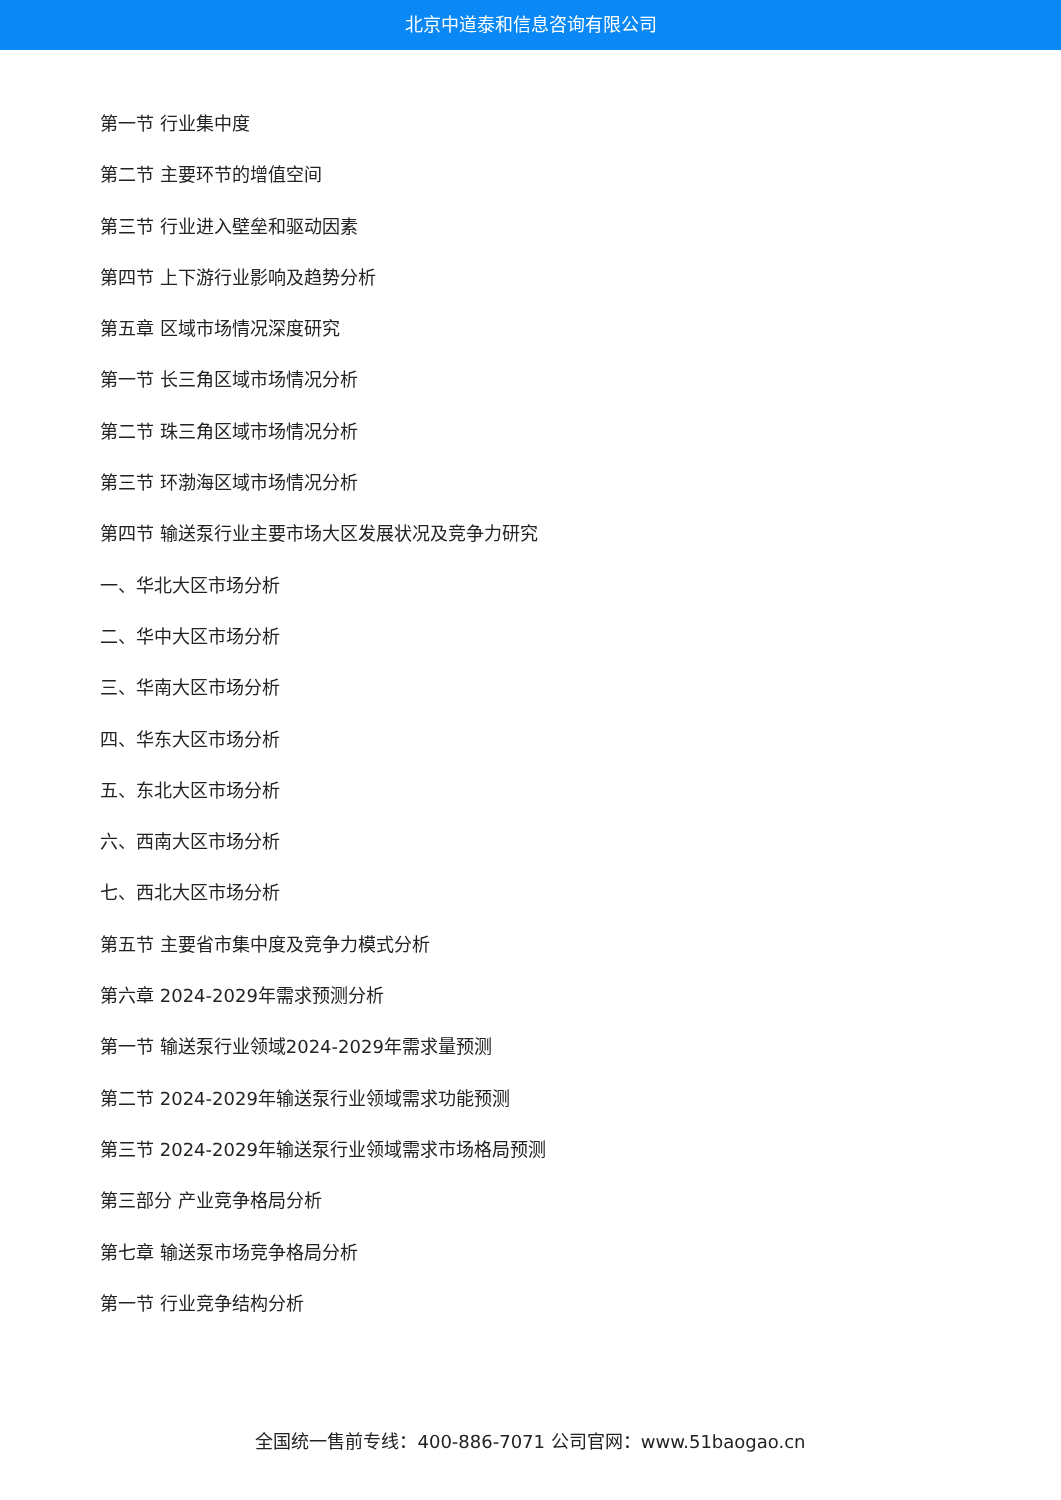北京中道泰和信息咨询有限公司
第一节 行业集中度
第二节 主要环节的增值空间
第三节 行业进入壁垒和驱动因素
第四节 上下游行业影响及趋势分析
第五章 区域市场情况深度研究
第一节 长三角区域市场情况分析
第二节 珠三角区域市场情况分析
第三节 环渤海区域市场情况分析
第四节 输送泵行业主要市场大区发展状况及竞争力研究
一、华北大区市场分析
二、华中大区市场分析
三、华南大区市场分析
四、华东大区市场分析
五、东北大区市场分析
六、西南大区市场分析
七、西北大区市场分析
第五节 主要省市集中度及竞争力模式分析
第六章 2024-2029年需求预测分析
第一节 输送泵行业领域2024-2029年需求量预测
第二节 2024-2029年输送泵行业领域需求功能预测
第三节 2024-2029年输送泵行业领域需求市场格局预测
第三部分 产业竞争格局分析
第七章 输送泵市场竞争格局分析
第一节 行业竞争结构分析
全国统一售前专线：400-886-7071 公司官网：www.51baogao.cn